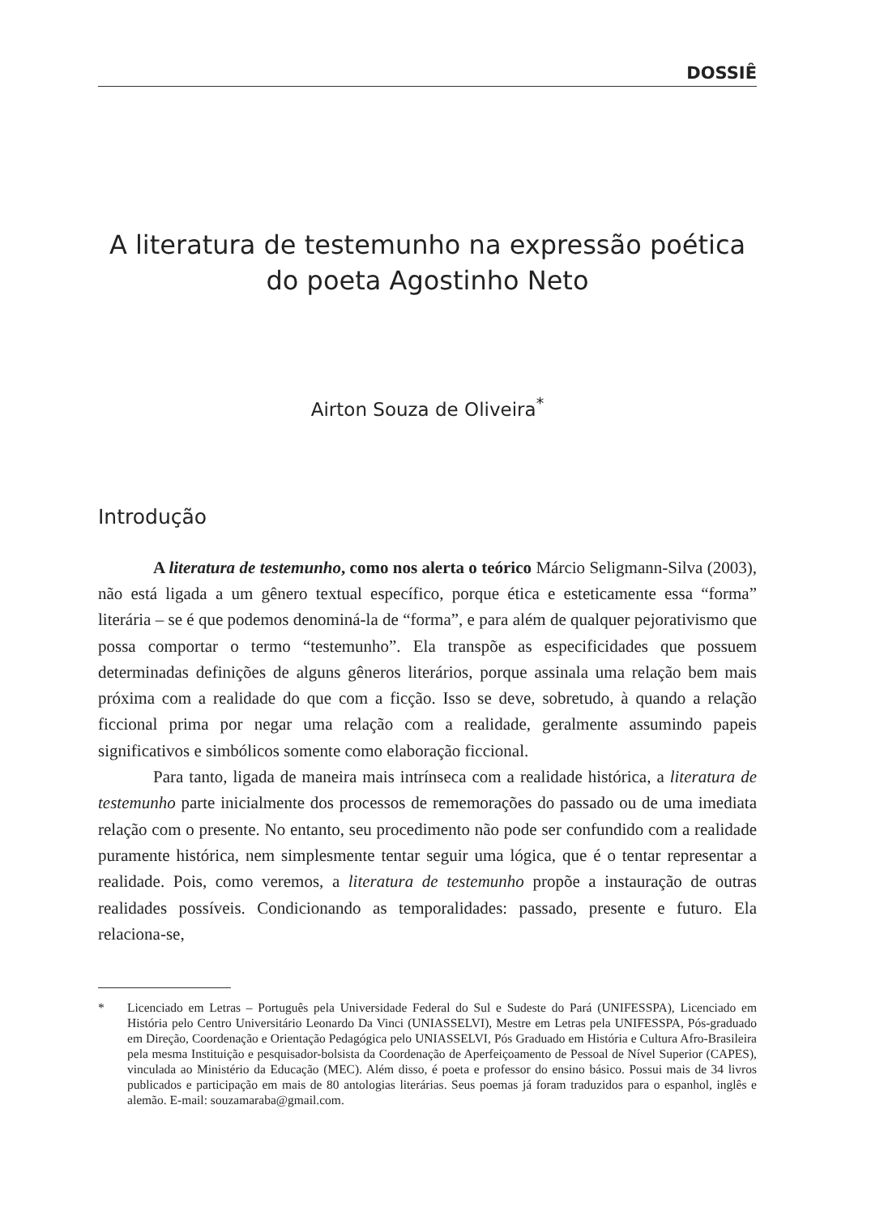DOSSIÊ
A literatura de testemunho na expressão poética
do poeta Agostinho Neto
Airton Souza de Oliveira<sup>*</sup>
Introdução
A literatura de testemunho, como nos alerta o teórico Márcio Seligmann-Silva (2003), não está ligada a um gênero textual específico, porque ética e esteticamente essa “forma” literária – se é que podemos denominá-la de “forma”, e para além de qualquer pejorativismo que possa comportar o termo “testemunho”. Ela transpõe as especificidades que possuem determinadas definições de alguns gêneros literários, porque assinala uma relação bem mais próxima com a realidade do que com a ficção. Isso se deve, sobretudo, à quando a relação ficcional prima por negar uma relação com a realidade, geralmente assumindo papeis significativos e simbólicos somente como elaboração ficcional.
Para tanto, ligada de maneira mais intrínseca com a realidade histórica, a literatura de testemunho parte inicialmente dos processos de rememorações do passado ou de uma imediata relação com o presente. No entanto, seu procedimento não pode ser confundido com a realidade puramente histórica, nem simplesmente tentar seguir uma lógica, que é o tentar representar a realidade. Pois, como veremos, a literatura de testemunho propõe a instauração de outras realidades possíveis. Condicionando as temporalidades: passado, presente e futuro. Ela relaciona-se,
* Licenciado em Letras – Português pela Universidade Federal do Sul e Sudeste do Pará (UNIFESSPA), Licenciado em História pelo Centro Universitário Leonardo Da Vinci (UNIASSELVI), Mestre em Letras pela UNIFESSPA, Pós-graduado em Direção, Coordenação e Orientação Pedagógica pelo UNIASSELVI, Pós Graduado em História e Cultura Afro-Brasileira pela mesma Instituição e pesquisador-bolsista da Coordenação de Aperfeiçoamento de Pessoal de Nível Superior (CAPES), vinculada ao Ministério da Educação (MEC). Além disso, é poeta e professor do ensino básico. Possui mais de 34 livros publicados e participação em mais de 80 antologias literárias. Seus poemas já foram traduzidos para o espanhol, inglês e alemão. E-mail: souzamaraba@gmail.com.